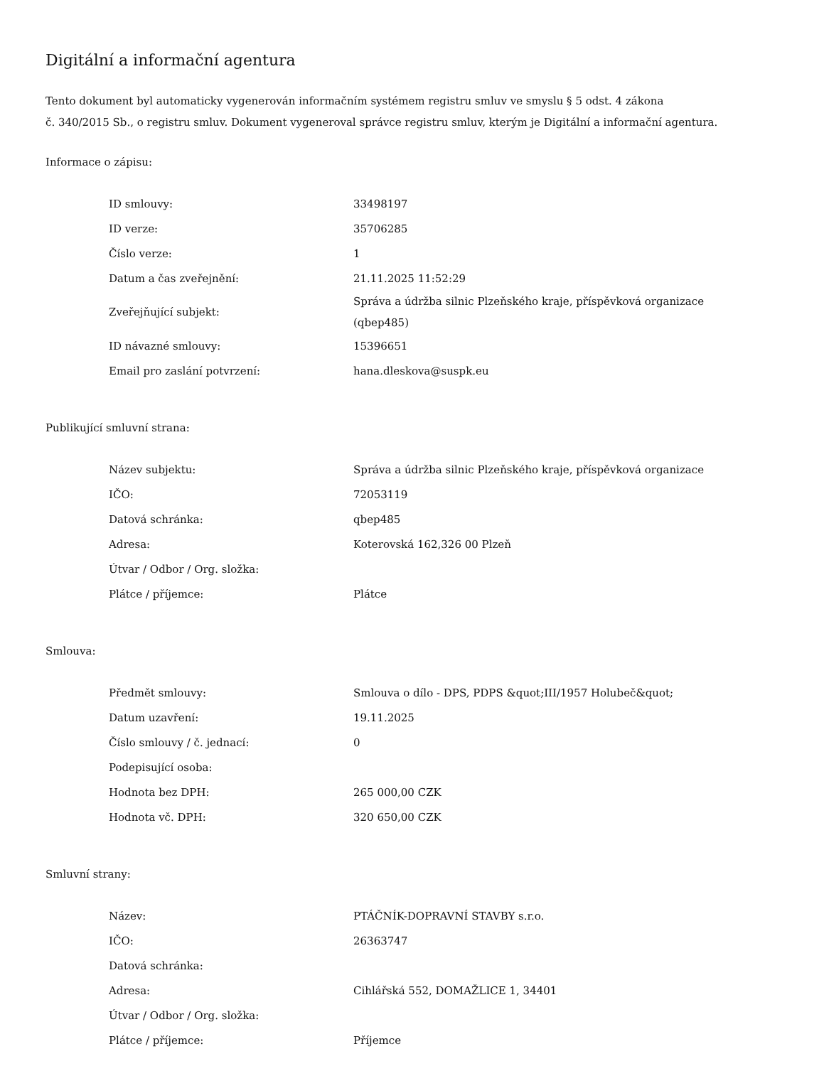Digitální a informační agentura
Tento dokument byl automaticky vygenerován informačním systémem registru smluv ve smyslu § 5 odst. 4 zákona
č. 340/2015 Sb., o registru smluv. Dokument vygeneroval správce registru smluv, kterým je Digitální a informační agentura.
Informace o zápisu:
| ID smlouvy: | 33498197 |
| ID verze: | 35706285 |
| Číslo verze: | 1 |
| Datum a čas zveřejnění: | 21.11.2025 11:52:29 |
| Zveřejňující subjekt: | Správa a údržba silnic Plzeňského kraje, příspěvková organizace (qbep485) |
| ID návazné smlouvy: | 15396651 |
| Email pro zaslání potvrzení: | hana.dleskova@suspk.eu |
Publikující smluvní strana:
| Název subjektu: | Správa a údržba silnic Plzeňského kraje, příspěvková organizace |
| IČO: | 72053119 |
| Datová schránka: | qbep485 |
| Adresa: | Koterovská 162,326 00 Plzeň |
| Útvar / Odbor / Org. složka: | |
| Plátce / příjemce: | Plátce |
Smlouva:
| Předmět smlouvy: | Smlouva o dílo - DPS, PDPS &quot;III/1957 Holubeč&quot; |
| Datum uzavření: | 19.11.2025 |
| Číslo smlouvy / č. jednací: | 0 |
| Podepisující osoba: | |
| Hodnota bez DPH: | 265 000,00 CZK |
| Hodnota vč. DPH: | 320 650,00 CZK |
Smluvní strany:
| Název: | PTÁČNÍK-DOPRAVNÍ STAVBY s.r.o. |
| IČO: | 26363747 |
| Datová schránka: | |
| Adresa: | Cihlářská 552, DOMAŽLICE 1, 34401 |
| Útvar / Odbor / Org. složka: | |
| Plátce / příjemce: | Příjemce |